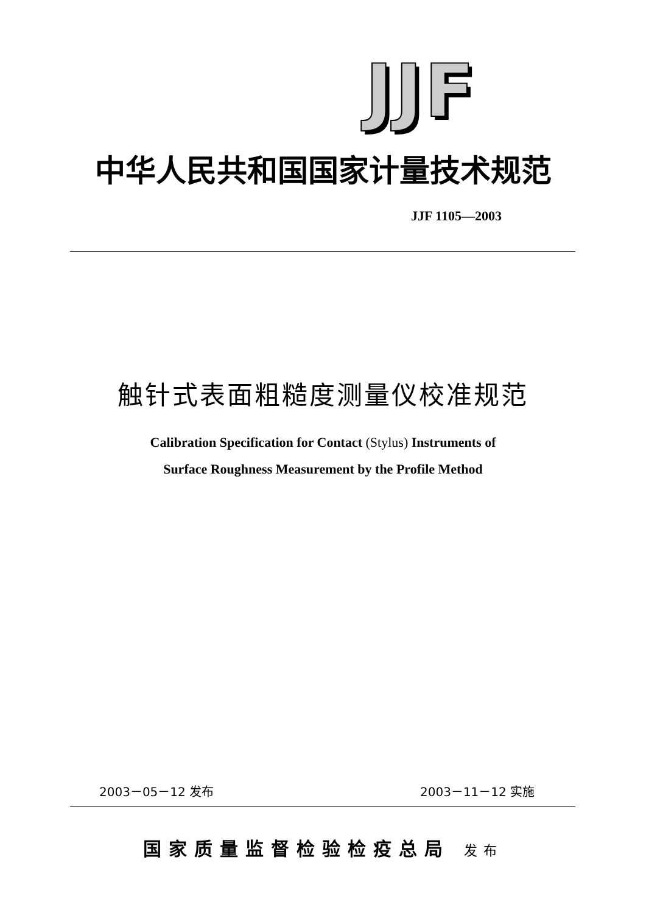JJF
中华人民共和国国家计量技术规范
JJF 1105—2003
触针式表面粗糙度测量仪校准规范
Calibration Specification for Contact (Stylus) Instruments of
Surface Roughness Measurement by the Profile Method
2003－05－12 发布 2003－11－12 实施
国家质量监督检验检疫总局 发布